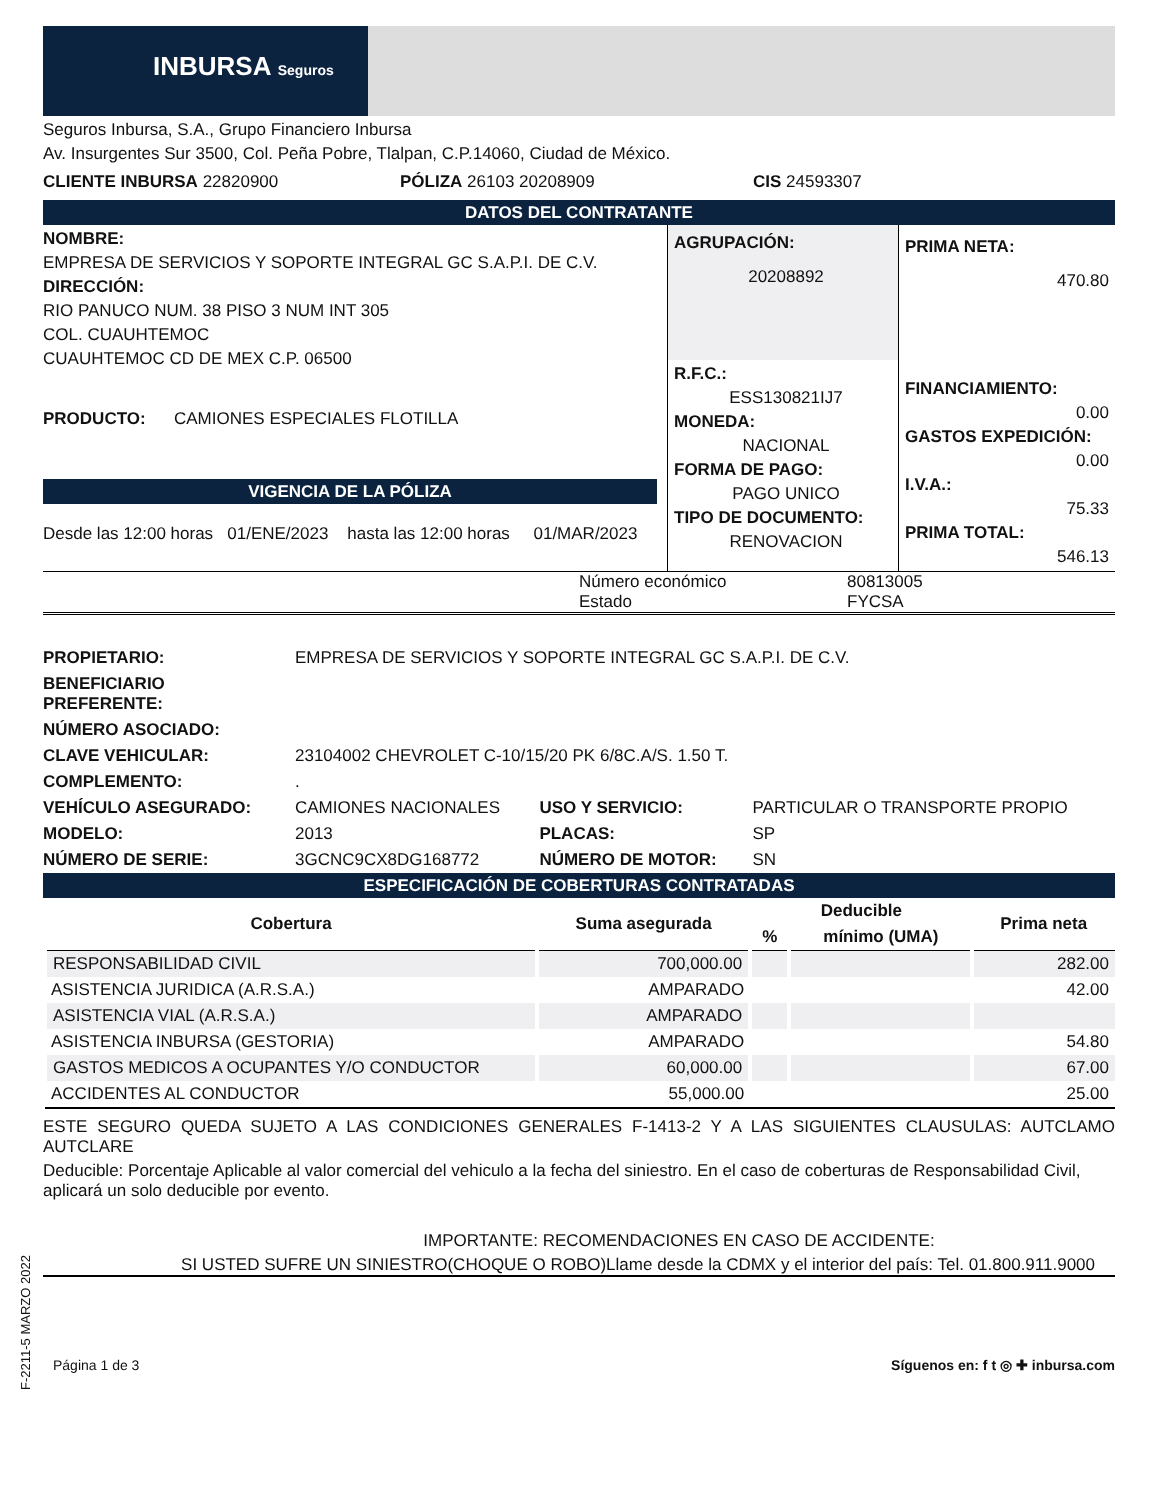INBURSA Seguros
Seguros Inbursa, S.A., Grupo Financiero Inbursa
Av. Insurgentes Sur 3500, Col. Peña Pobre, Tlalpan, C.P.14060, Ciudad de México.
CLIENTE INBURSA 22820900 PÓLIZA 26103 20208909 CIS 24593307
DATOS DEL CONTRATANTE
NOMBRE:
EMPRESA DE SERVICIOS Y SOPORTE INTEGRAL GC S.A.P.I. DE C.V.
DIRECCIÓN:
RIO PANUCO NUM. 38 PISO 3 NUM INT 305
COL. CUAUHTEMOC
CUAUHTEMOC CD DE MEX C.P. 06500
PRODUCTO: CAMIONES ESPECIALES FLOTILLA
VIGENCIA DE LA PÓLIZA
Desde las 12:00 horas 01/ENE/2023 hasta las 12:00 horas 01/MAR/2023
AGRUPACIÓN:
20208892
R.F.C.:
ESS130821IJ7
MONEDA:
NACIONAL
FORMA DE PAGO:
PAGO UNICO
TIPO DE DOCUMENTO:
RENOVACION
PRIMA NETA:
470.80
FINANCIAMIENTO:
0.00
GASTOS EXPEDICIÓN:
0.00
I.V.A.:
75.33
PRIMA TOTAL:
546.13
Número económico 80813005
Estado FYCSA
| PROPIETARIO: | EMPRESA DE SERVICIOS Y SOPORTE INTEGRAL GC S.A.P.I. DE C.V. | | |
| BENEFICIARIO PREFERENTE: | | | |
| NÚMERO ASOCIADO: | | | |
| CLAVE VEHICULAR: | 23104002 CHEVROLET C-10/15/20 PK 6/8C.A/S. 1.50 T. | | |
| COMPLEMENTO: | . | | |
| VEHÍCULO ASEGURADO: | CAMIONES NACIONALES | USO Y SERVICIO: | PARTICULAR O TRANSPORTE PROPIO |
| MODELO: | 2013 | PLACAS: | SP |
| NÚMERO DE SERIE: | 3GCNC9CX8DG168772 | NÚMERO DE MOTOR: | SN |
ESPECIFICACIÓN DE COBERTURAS CONTRATADAS
| Cobertura | Suma asegurada | Deducible | | Prima neta |
| --- | --- | --- | --- | --- |
| | | % | mínimo (UMA) | |
| RESPONSABILIDAD CIVIL | 700,000.00 | | | 282.00 |
| ASISTENCIA JURIDICA (A.R.S.A.) | AMPARADO | | | 42.00 |
| ASISTENCIA VIAL (A.R.S.A.) | AMPARADO | | | |
| ASISTENCIA INBURSA (GESTORIA) | AMPARADO | | | 54.80 |
| GASTOS MEDICOS A OCUPANTES Y/O CONDUCTOR | 60,000.00 | | | 67.00 |
| ACCIDENTES AL CONDUCTOR | 55,000.00 | | | 25.00 |
ESTE SEGURO QUEDA SUJETO A LAS CONDICIONES GENERALES F-1413-2 Y A LAS SIGUIENTES CLAUSULAS: AUTCLAMO AUTCLARE
Deducible: Porcentaje Aplicable al valor comercial del vehiculo a la fecha del siniestro. En el caso de coberturas de Responsabilidad Civil, aplicará un solo deducible por evento.
IMPORTANTE: RECOMENDACIONES EN CASO DE ACCIDENTE:
SI USTED SUFRE UN SINIESTRO(CHOQUE O ROBO)Llame desde la CDMX y el interior del país: Tel. 01.800.911.9000
Página 1 de 3 Síguenos en: f t ◎ ✚ inbursa.com
F-2211-5 MARZO 2022